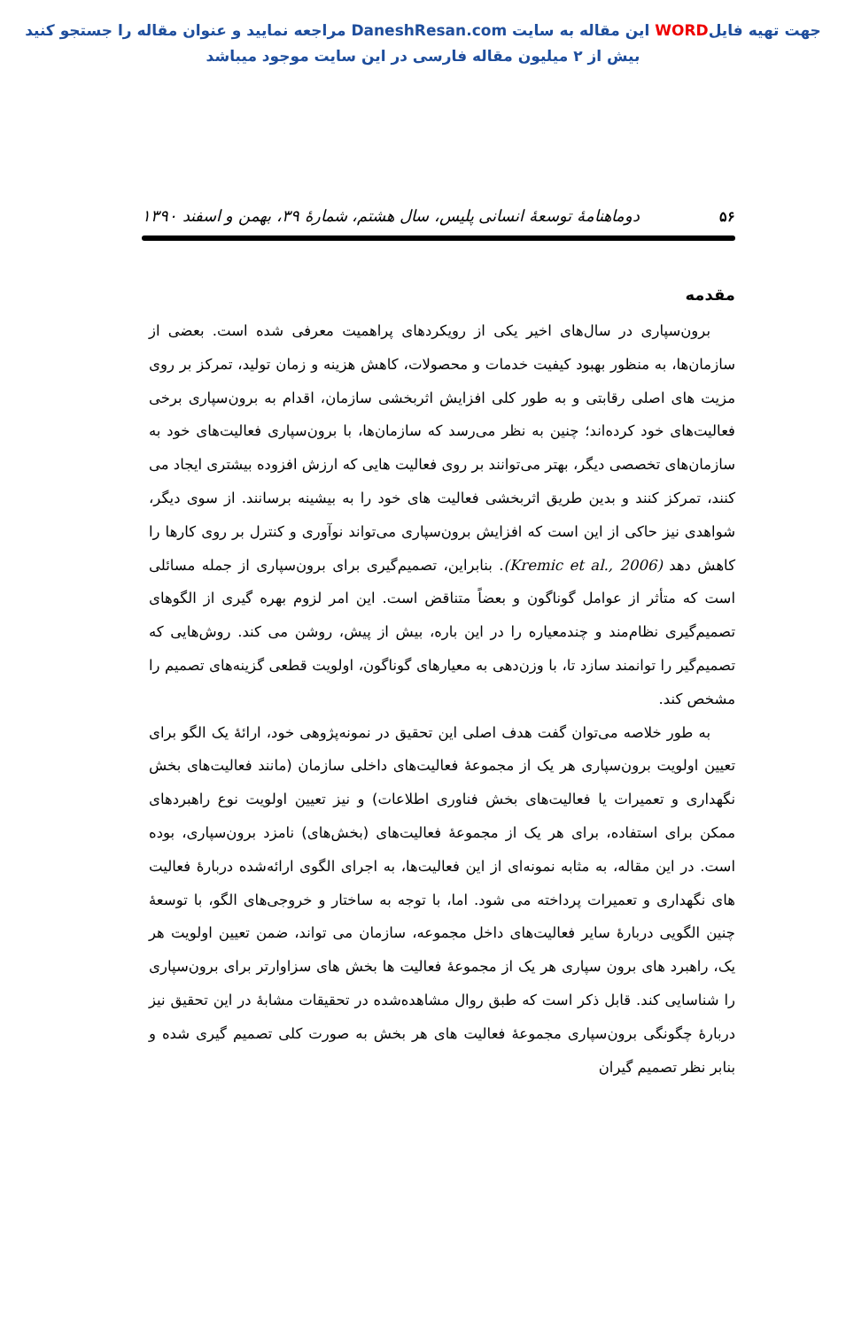جهت تهیه فایلWORD این مقاله به سایت DaneshResan.com مراجعه نمایید و عنوان مقاله را جستجو کنید
بیش از ۲ میلیون مقاله فارسی در این سایت موجود میباشد
۵۶ دوماهنامهٔ توسعهٔ انسانی پلیس، سال هشتم، شمارهٔ ۳۹، بهمن و اسفند ۱۳۹۰
مقدمه
برون‌سپاری در سال‌های اخیر یکی از رویکردهای پراهمیت معرفی شده است. بعضی از سازمان‌ها، به منظور بهبود کیفیت خدمات و محصولات، کاهش هزینه و زمان تولید، تمرکز بر روی مزیت های اصلی رقابتی و به طور کلی افزایش اثربخشی سازمان، اقدام به برون‌سپاری برخی فعالیت‌های خود کرده‌اند؛ چنین به نظر می‌رسد که سازمان‌ها، با برون‌سپاری فعالیت‌های خود به سازمان‌های تخصصی دیگر، بهتر می‌توانند بر روی فعالیت هایی که ارزش افزوده بیشتری ایجاد می کنند، تمرکز کنند و بدین طریق اثربخشی فعالیت های خود را به بیشینه برسانند. از سوی دیگر، شواهدی نیز حاکی از این است که افزایش برون‌سپاری می‌تواند نوآوری و کنترل بر روی کارها را کاهش دهد (Kremic et al., 2006). بنابراین، تصمیم‌گیری برای برون‌سپاری از جمله مسائلی است که متأثر از عوامل گوناگون و بعضاً متناقض است. این امر لزوم بهره گیری از الگوهای تصمیم‌گیری نظام‌مند و چندمعیاره را در این باره، بیش از پیش، روشن می کند. روش‌هایی که تصمیم‌گیر را توانمند سازد تا، با وزن‌دهی به معیارهای گوناگون، اولویت قطعی گزینه‌های تصمیم را مشخص کند.
به طور خلاصه می‌توان گفت هدف اصلی این تحقیق در نمونه‌پژوهی خود، ارائهٔ یک الگو برای تعیین اولویت برون‌سپاری هر یک از مجموعهٔ فعالیت‌های داخلی سازمان (مانند فعالیت‌های بخش نگهداری و تعمیرات یا فعالیت‌های بخش فناوری اطلاعات) و نیز تعیین اولویت نوع راهبردهای ممکن برای استفاده، برای هر یک از مجموعهٔ فعالیت‌های (بخش‌های) نامزد برون‌سپاری، بوده است. در این مقاله، به مثابه نمونه‌ای از این فعالیت‌ها، به اجرای الگوی ارائه‌شده دربارهٔ فعالیت های نگهداری و تعمیرات پرداخته می شود. اما، با توجه به ساختار و خروجی‌های الگو، با توسعهٔ چنین الگویی دربارهٔ سایر فعالیت‌های داخل مجموعه، سازمان می تواند، ضمن تعیین اولویت هر یک، راهبرد های برون سپاری هر یک از مجموعهٔ فعالیت ها بخش های سزاوارتر برای برون‌سپاری را شناسایی کند. قابل ذکر است که طبق روال مشاهده‌شده در تحقیقات مشابهٔ در این تحقیق نیز دربارهٔ چگونگی برون‌سپاری مجموعهٔ فعالیت های هر بخش به صورت کلی تصمیم گیری شده و بنابر نظر تصمیم گیران